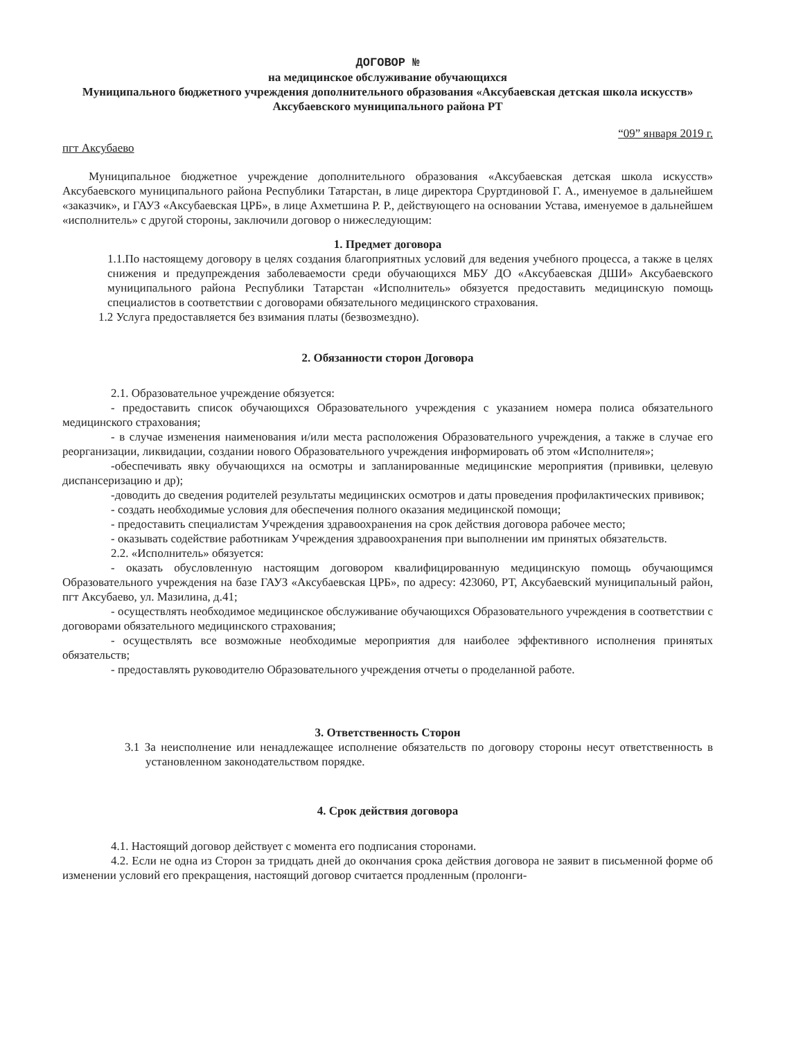ДОГОВОР №
на медицинское обслуживание обучающихся
Муниципального бюджетного учреждения дополнительного образования «Аксубаевская детская школа искусств» Аксубаевского муниципального района РТ
“09” января 2019 г.
пгт Аксубаево
Муниципальное бюджетное учреждение дополнительного образования «Аксубаевская детская школа искусств» Аксубаевского муниципального района Республики Татарстан, в лице директора Срурт­диновой Г. А., именуемое в дальнейшем «заказчик», и ГАУЗ «Аксубаевская ЦРБ», в лице Ахметшина Р. Р., действующего на основании Устава, именуемое в дальнейшем «исполнитель» с другой стороны, заключили договор о нижеследующим:
1. Предмет договора
1.1.По настоящему договору в целях создания благоприятных условий для ведения учебного процесса, а также в целях снижения и предупреждения заболеваемости среди обучающихся МБУ ДО «Аксубаевская ДШИ» Аксубаевского муниципального района Республики Татарстан «Исполнитель» обязуется предоставить медицинскую помощь специалистов в соответствии с договорами обязательного медицинского страхования.
1.2 Услуга предоставляется без взимания платы (безвозмездно).
2. Обязанности сторон Договора
2.1. Образовательное учреждение обязуется:
- предоставить список обучающихся Образовательного учреждения с указанием номера полиса обязательного медицинского страхования;
- в случае изменения наименования и/или места расположения Образовательного учреждения, а также в случае его реорганизации, ликвидации, создании нового Образовательного учреждения информировать об этом «Исполнителя»;
-обеспечивать явку обучающихся на осмотры и запланированные медицинские мероприятия (прививки, целевую диспансеризацию и др);
-доводить до сведения родителей результаты медицинских осмотров и даты проведения профилактических прививок;
- создать необходимые условия для обеспечения полного оказания медицинской помощи;
- предоставить специалистам Учреждения здравоохранения на срок действия договора рабочее место;
- оказывать содействие работникам Учреждения здравоохранения при выполнении им принятых обязательств.
2.2. «Исполнитель» обязуется:
- оказать обусловленную настоящим договором квалифицированную медицинскую помощь обучающимся Образовательного учреждения на базе ГАУЗ «Аксубаевская ЦРБ», по адресу: 423060, РТ, Аксубаевский муниципальный район, пгт Аксубаево, ул. Мазилина, д.41;
- осуществлять необходимое медицинское обслуживание обучающихся Образовательного учреждения в соответствии с договорами обязательного медицинского страхования;
- осуществлять все возможные необходимые мероприятия для наиболее эффективного исполнения принятых обязательств;
- предоставлять руководителю Образовательного учреждения отчеты о проделанной работе.
3. Ответственность Сторон
3.1 За неисполнение или ненадлежащее исполнение обязательств по договору стороны несут ответственность в установленном законодательством порядке.
4. Срок действия договора
4.1. Настоящий договор действует с момента его подписания сторонами.
4.2. Если не одна из Сторон за тридцать дней до окончания срока действия договора не заявит в письменной форме об изменении условий его прекращения, настоящий договор считается продленным (пролонги-